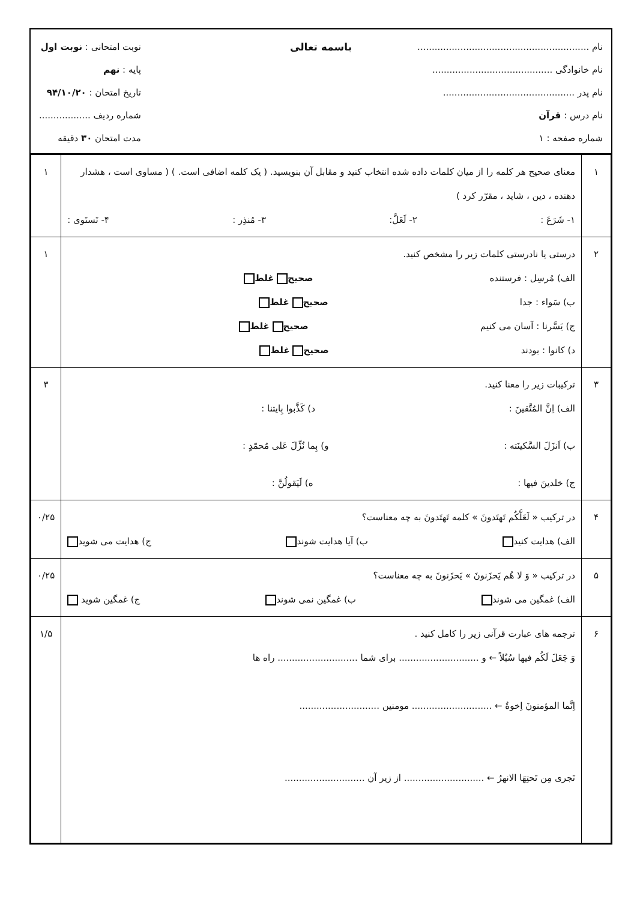نام ............................................................
نام خانوادگی ..........................................
نام پدر ..............................................
نام درس : قرآن
شماره صفحه : ۱
باسمه تعالی
نوبت امتحانی : نوبت اول
پایه : نهم
تاریخ امتحان : ۹۴/۱۰/۲۰
شماره ردیف ..................
مدت امتحان ۳۰ دقیقه
| ۱ | معنای صحیح هر کلمه را از میان کلمات داده شده انتخاب کنید و مقابل آن بنویسید. ( یک کلمه اضافی است. ) ( مساوی است ، هشدار دهنده ، دین ، شاید ، مقرّر کرد ) ۱- شَرَعَ : ۲- لَعَلَّ: ۳- مُنذِر : ۴- تَستَوی : | ۱ |
| ۲ | درستی یا نادرستی کلمات زیر را مشخص کنید. الف) مُرسِل : فرستنده صحیح غلط ب) سَواء : جدا صحیح غلط ج) یَسَّرنا : آسان می کنیم صحیح غلط د) کانوا : بودند صحیح غلط | ۱ |
| ۳ | ترکیبات زیر را معنا کنید. الف) اِنَّ المُتَّقینَ : د) کَذَّبوا بِایتنا : ب) اَنزَلَ السَّکینَته : و) بِما نُزِّلَ عَلی مُحمّدٍ : ج) خلدینَ فیها : ه) لَیَقولُنَّ : | ۳ |
| ۴ | در ترکیب « لَعَلَّکُم تَهتَدونَ » کلمه تَهتَدونَ به چه معناست؟ الف) هدایت کنید ب) آیا هدایت شوند ج) هدایت می شوید | ۰/۲۵ |
| ۵ | در ترکیب « وَ لا هُم یَحزَنونَ » یَحزَنونَ به چه معناست؟ الف) غمگین می شوند ب) غمگین نمی شوند ج) غمگین شوید | ۰/۲۵ |
| ۶ | ترجمه های عبارت قرآنی زیر را کامل کنید . وَ جَعَلَ لَکُم فیها سُبُلاً ← و ............................ برای شما ............................ راه ها اِنَّما المؤمنونَ اِخوةٌ ← ............................ مومنین ............................ تَجری مِن تَحتِهَا الانهرُ ← ............................ از زیر آن ............................ | ۱/۵ |